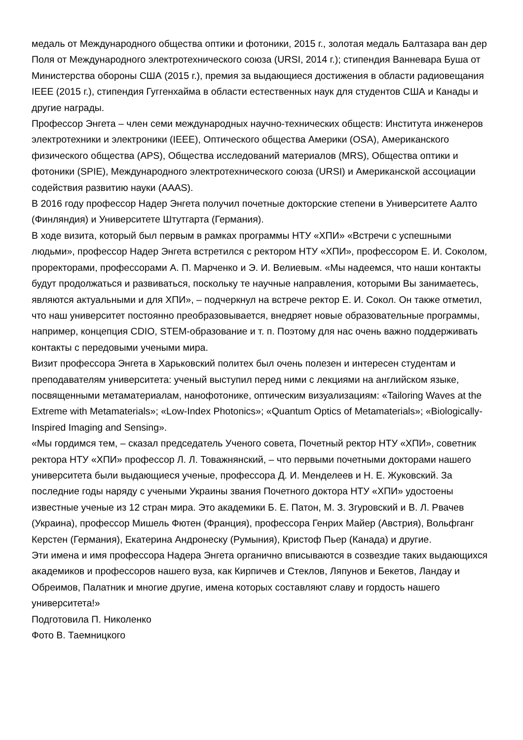медаль от Международного общества оптики и фотоники, 2015 г., золотая медаль Балтазара ван дер Поля от Международного электротехнического союза (URSI, 2014 г.); стипендия Ванневара Буша от Министерства обороны США (2015 г.), премия за выдающиеся достижения в области радиовещания IEEE (2015 г.), стипендия Гуггенхайма в области естественных наук для студентов США и Канады и другие награды.
Профессор Энгета – член семи международных научно-технических обществ: Института инженеров электротехники и электроники (IEEE), Оптического общества Америки (OSA), Американского физического общества (APS), Общества исследований материалов (MRS), Общества оптики и фотоники (SPIE), Международного электротехнического союза (URSI) и Американской ассоциации содействия развитию науки (AAAS).
В 2016 году профессор Надер Энгета получил почетные докторские степени в Университете Аалто (Финляндия) и Университете Штутгарта (Германия).
В ходе визита, который был первым в рамках программы НТУ «ХПИ» «Встречи с успешными людьми», профессор Надер Энгета встретился с ректором НТУ «ХПИ», профессором Е. И. Соколом, проректорами, профессорами А. П. Марченко и Э. И. Велиевым. «Мы надеемся, что наши контакты будут продолжаться и развиваться, поскольку те научные направления, которыми Вы занимаетесь, являются актуальными и для ХПИ», – подчеркнул на встрече ректор Е. И. Сокол. Он также отметил, что наш университет постоянно преобразовывается, внедряет новые образовательные программы, например, концепция CDIO, STEM-образование и т. п. Поэтому для нас очень важно поддерживать контакты с передовыми учеными мира.
Визит профессора Энгета в Харьковский политех был очень полезен и интересен студентам и преподавателям университета: ученый выступил перед ними с лекциями на английском языке, посвященными метаматериалам, нанофотонике, оптическим визуализациям: «Tailoring Waves at the Extreme with Metamaterials»; «Low-Index Photonics»; «Quantum Optics of Metamaterials»; «Biologically-Inspired Imaging and Sensing».
«Мы гордимся тем, – сказал председатель Ученого совета, Почетный ректор НТУ «ХПИ», советник ректора НТУ «ХПИ» профессор Л. Л. Товажнянский, – что первыми почетными докторами нашего университета были выдающиеся ученые, профессора Д. И. Менделеев и Н. Е. Жуковский. За последние годы наряду с учеными Украины звания Почетного доктора НТУ «ХПИ» удостоены известные ученые из 12 стран мира. Это академики Б. Е. Патон, М. З. Згуровский и В. Л. Рвачев (Украина), профессор Мишель Фютен (Франция), профессора Генрих Майер (Австрия), Вольфганг Керстен (Германия), Екатерина Андронеску (Румыния), Кристоф Пьер (Канада) и другие.
Эти имена и имя профессора Надера Энгета органично вписываются в созвездие таких выдающихся академиков и профессоров нашего вуза, как Кирпичев и Стеклов, Ляпунов и Бекетов, Ландау и Обреимов, Палатник и многие другие, имена которых составляют славу и гордость нашего университета!»
Подготовила П. Николенко
Фото В. Таемницкого